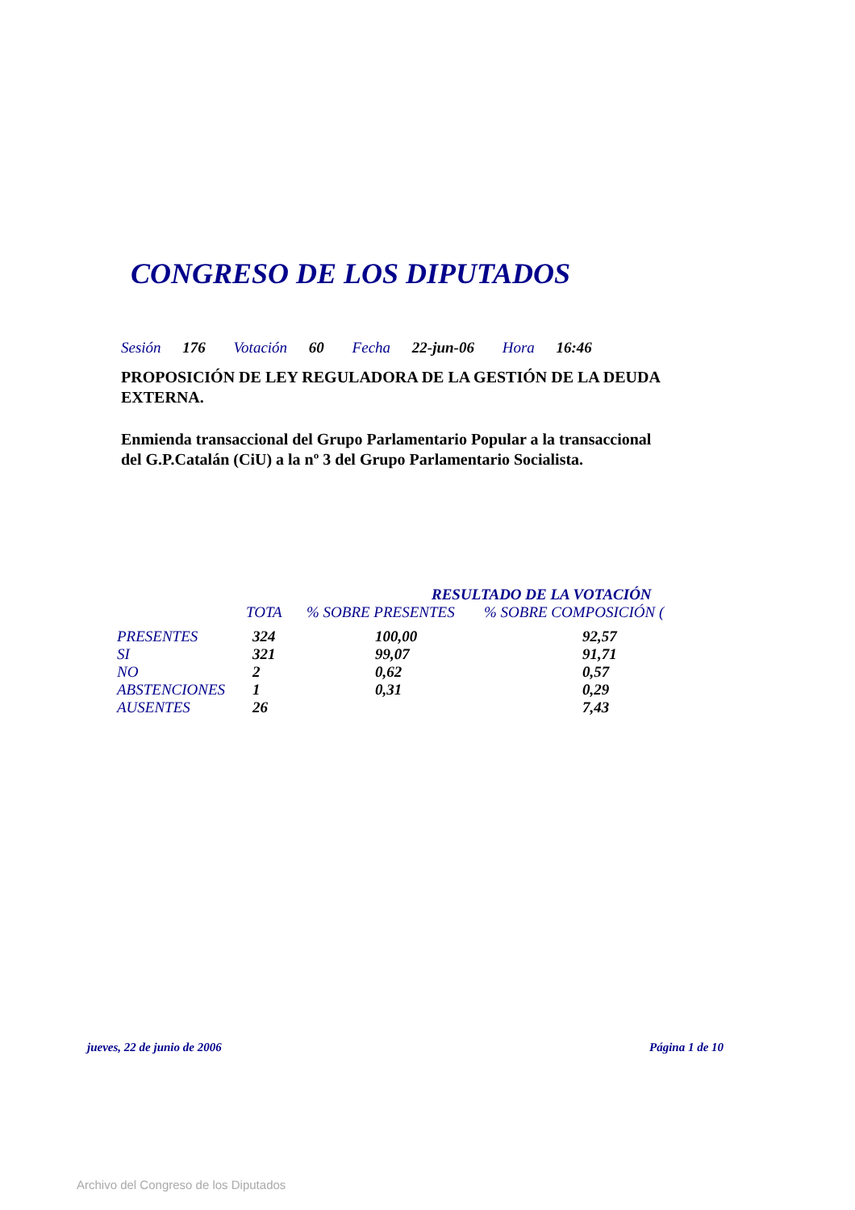CONGRESO DE LOS DIPUTADOS
Sesión 176 Votación 60 Fecha 22-jun-06 Hora 16:46
PROPOSICIÓN DE LEY REGULADORA DE LA GESTIÓN DE LA DEUDA EXTERNA.
Enmienda transaccional del Grupo Parlamentario Popular a la transaccional del G.P.Catalán (CiU) a la nº 3 del Grupo Parlamentario Socialista.
| | RESULTADO DE LA VOTACIÓN | | |
| --- | --- | --- | --- |
| | TOTA | % SOBRE PRESENTES | % SOBRE COMPOSICIÓN ( |
| PRESENTES | 324 | 100,00 | 92,57 |
| SI | 321 | 99,07 | 91,71 |
| NO | 2 | 0,62 | 0,57 |
| ABSTENCIONES | 1 | 0,31 | 0,29 |
| AUSENTES | 26 | | 7,43 |
jueves, 22 de junio de 2006 Página 1 de 10
Archivo del Congreso de los Diputados